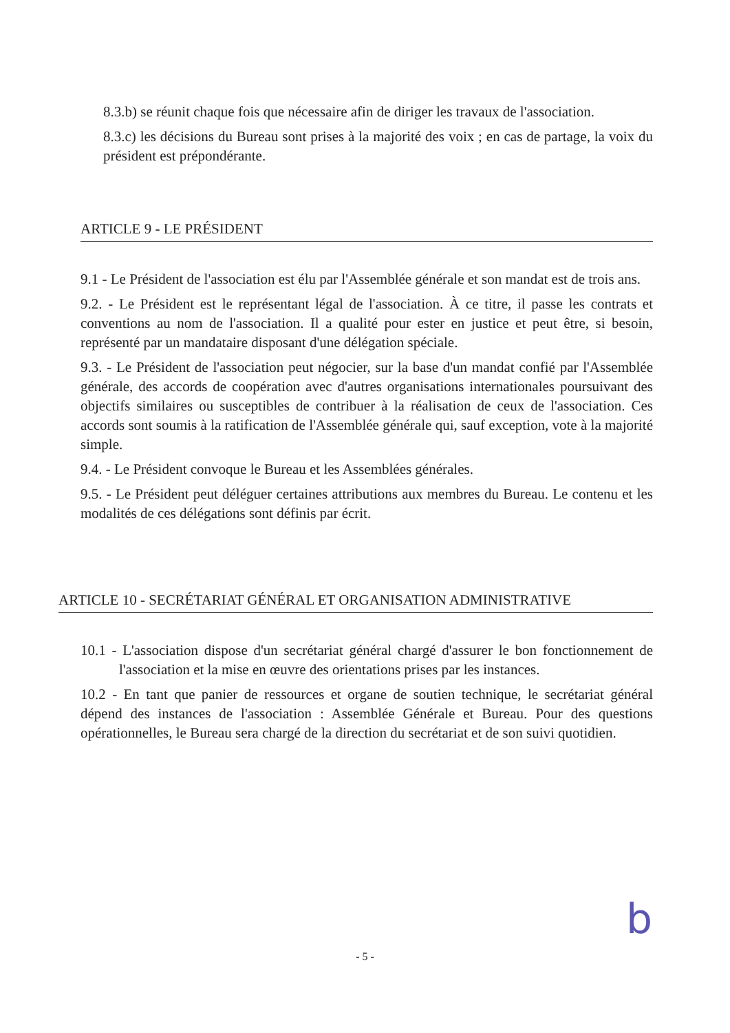8.3.b) se réunit chaque fois que nécessaire afin de diriger les travaux de l'association.
8.3.c) les décisions du Bureau sont prises à la majorité des voix ; en cas de partage, la voix du président est prépondérante.
ARTICLE 9 - LE PRÉSIDENT
9.1 - Le Président de l'association est élu par l'Assemblée générale et son mandat est de trois ans.
9.2. - Le Président est le représentant légal de l'association. À ce titre, il passe les contrats et conventions au nom de l'association. Il a qualité pour ester en justice et peut être, si besoin, représenté par un mandataire disposant d'une délégation spéciale.
9.3. - Le Président de l'association peut négocier, sur la base d'un mandat confié par l'Assemblée générale, des accords de coopération avec d'autres organisations internationales poursuivant des objectifs similaires ou susceptibles de contribuer à la réalisation de ceux de l'association. Ces accords sont soumis à la ratification de l'Assemblée générale qui, sauf exception, vote à la majorité simple.
9.4. - Le Président convoque le Bureau et les Assemblées générales.
9.5. - Le Président peut déléguer certaines attributions aux membres du Bureau. Le contenu et les modalités de ces délégations sont définis par écrit.
ARTICLE 10 - SECRÉTARIAT GÉNÉRAL ET ORGANISATION ADMINISTRATIVE
10.1 - L'association dispose d'un secrétariat général chargé d'assurer le bon fonctionnement de l'association et la mise en œuvre des orientations prises par les instances.
10.2 - En tant que panier de ressources et organe de soutien technique, le secrétariat général dépend des instances de l'association : Assemblée Générale et Bureau. Pour des questions opérationnelles, le Bureau sera chargé de la direction du secrétariat et de son suivi quotidien.
b
- 5 -